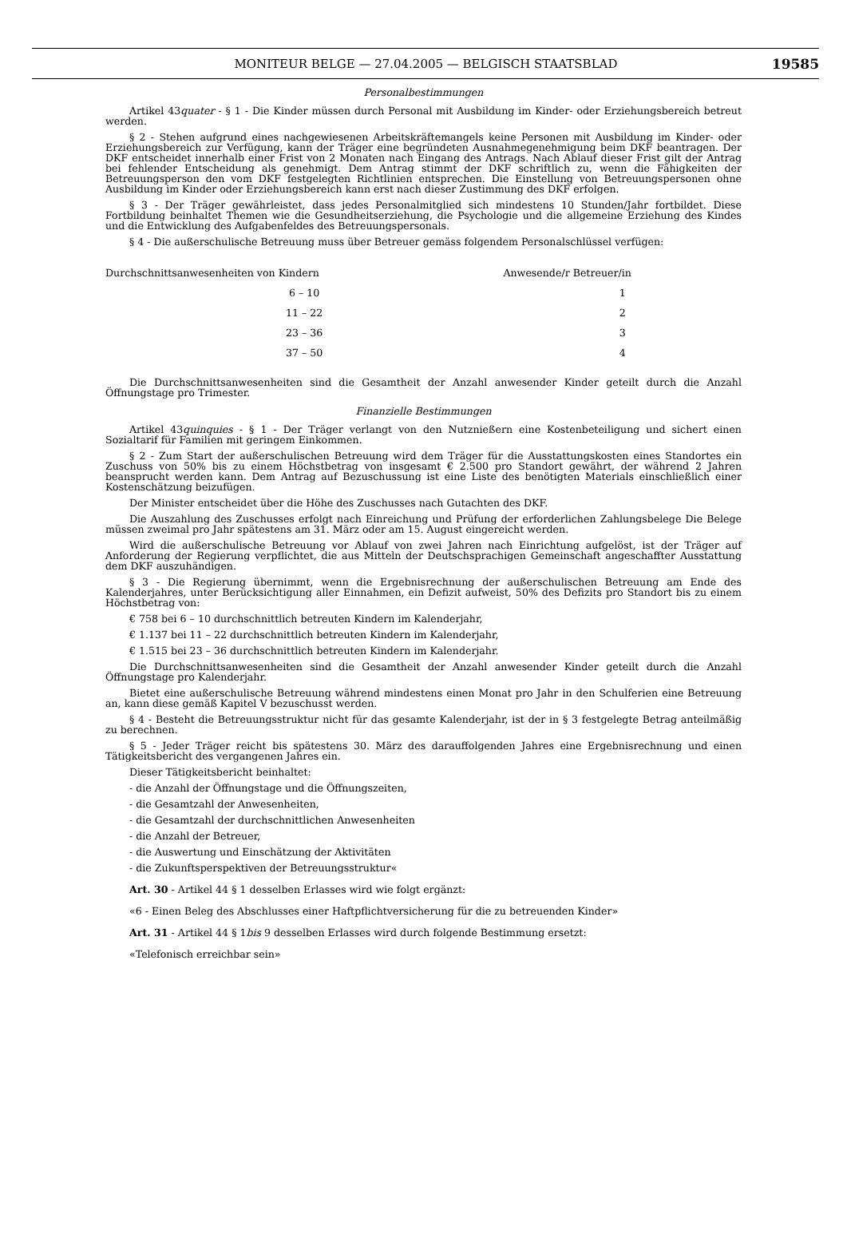MONITEUR BELGE — 27.04.2005 — BELGISCH STAATSBLAD 19585
Personalbestimmungen
Artikel 43quater - § 1 - Die Kinder müssen durch Personal mit Ausbildung im Kinder- oder Erziehungsbereich betreut werden.
§ 2 - Stehen aufgrund eines nachgewiesenen Arbeitskräftemangels keine Personen mit Ausbildung im Kinder- oder Erziehungsbereich zur Verfügung, kann der Träger eine begründeten Ausnahmegenehmigung beim DKF beantragen. Der DKF entscheidet innerhalb einer Frist von 2 Monaten nach Eingang des Antrags. Nach Ablauf dieser Frist gilt der Antrag bei fehlender Entscheidung als genehmigt. Dem Antrag stimmt der DKF schriftlich zu, wenn die Fähigkeiten der Betreuungsperson den vom DKF festgelegten Richtlinien entsprechen. Die Einstellung von Betreuungspersonen ohne Ausbildung im Kinder oder Erziehungsbereich kann erst nach dieser Zustimmung des DKF erfolgen.
§ 3 - Der Träger gewährleistet, dass jedes Personalmitglied sich mindestens 10 Stunden/Jahr fortbildet. Diese Fortbildung beinhaltet Themen wie die Gesundheitserziehung, die Psychologie und die allgemeine Erziehung des Kindes und die Entwicklung des Aufgabenfeldes des Betreuungspersonals.
§ 4 - Die außerschulische Betreuung muss über Betreuer gemäss folgendem Personalschlüssel verfügen:
| Durchschnittsanwesenheiten von Kindern | Anwesende/r Betreuer/in |
| --- | --- |
| 6 – 10 | 1 |
| 11 – 22 | 2 |
| 23 – 36 | 3 |
| 37 – 50 | 4 |
Die Durchschnittsanwesenheiten sind die Gesamtheit der Anzahl anwesender Kinder geteilt durch die Anzahl Öffnungstage pro Trimester.
Finanzielle Bestimmungen
Artikel 43quinquies - § 1 - Der Träger verlangt von den Nutznießern eine Kostenbeteiligung und sichert einen Sozialtarif für Familien mit geringem Einkommen.
§ 2 - Zum Start der außerschulischen Betreuung wird dem Träger für die Ausstattungskosten eines Standortes ein Zuschuss von 50% bis zu einem Höchstbetrag von insgesamt € 2.500 pro Standort gewährt, der während 2 Jahren beansprucht werden kann. Dem Antrag auf Bezuschussung ist eine Liste des benötigten Materials einschließlich einer Kostenschätzung beizufügen.
Der Minister entscheidet über die Höhe des Zuschusses nach Gutachten des DKF.
Die Auszahlung des Zuschusses erfolgt nach Einreichung und Prüfung der erforderlichen Zahlungsbelege Die Belege müssen zweimal pro Jahr spätestens am 31. März oder am 15. August eingereicht werden.
Wird die außerschulische Betreuung vor Ablauf von zwei Jahren nach Einrichtung aufgelöst, ist der Träger auf Anforderung der Regierung verpflichtet, die aus Mitteln der Deutschsprachigen Gemeinschaft angeschaffter Ausstattung dem DKF auszuhändigen.
§ 3 - Die Regierung übernimmt, wenn die Ergebnisrechnung der außerschulischen Betreuung am Ende des Kalenderjahres, unter Berücksichtigung aller Einnahmen, ein Defizit aufweist, 50% des Defizits pro Standort bis zu einem Höchstbetrag von:
€ 758 bei 6 – 10 durchschnittlich betreuten Kindern im Kalenderjahr,
€ 1.137 bei 11 – 22 durchschnittlich betreuten Kindern im Kalenderjahr,
€ 1.515 bei 23 – 36 durchschnittlich betreuten Kindern im Kalenderjahr.
Die Durchschnittsanwesenheiten sind die Gesamtheit der Anzahl anwesender Kinder geteilt durch die Anzahl Öffnungstage pro Kalenderjahr.
Bietet eine außerschulische Betreuung während mindestens einen Monat pro Jahr in den Schulferien eine Betreuung an, kann diese gemäß Kapitel V bezuschusst werden.
§ 4 - Besteht die Betreuungsstruktur nicht für das gesamte Kalenderjahr, ist der in § 3 festgelegte Betrag anteilmäßig zu berechnen.
§ 5 - Jeder Träger reicht bis spätestens 30. März des darauffolgenden Jahres eine Ergebnisrechnung und einen Tätigkeitsbericht des vergangenen Jahres ein.
Dieser Tätigkeitsbericht beinhaltet:
- die Anzahl der Öffnungstage und die Öffnungszeiten,
- die Gesamtzahl der Anwesenheiten,
- die Gesamtzahl der durchschnittlichen Anwesenheiten
- die Anzahl der Betreuer,
- die Auswertung und Einschätzung der Aktivitäten
- die Zukunftsperspektiven der Betreuungsstruktur«
Art. 30 - Artikel 44 § 1 desselben Erlasses wird wie folgt ergänzt:
«6 - Einen Beleg des Abschlusses einer Haftpflichtversicherung für die zu betreuenden Kinder»
Art. 31 - Artikel 44 § 1bis 9 desselben Erlasses wird durch folgende Bestimmung ersetzt:
«Telefonisch erreichbar sein»